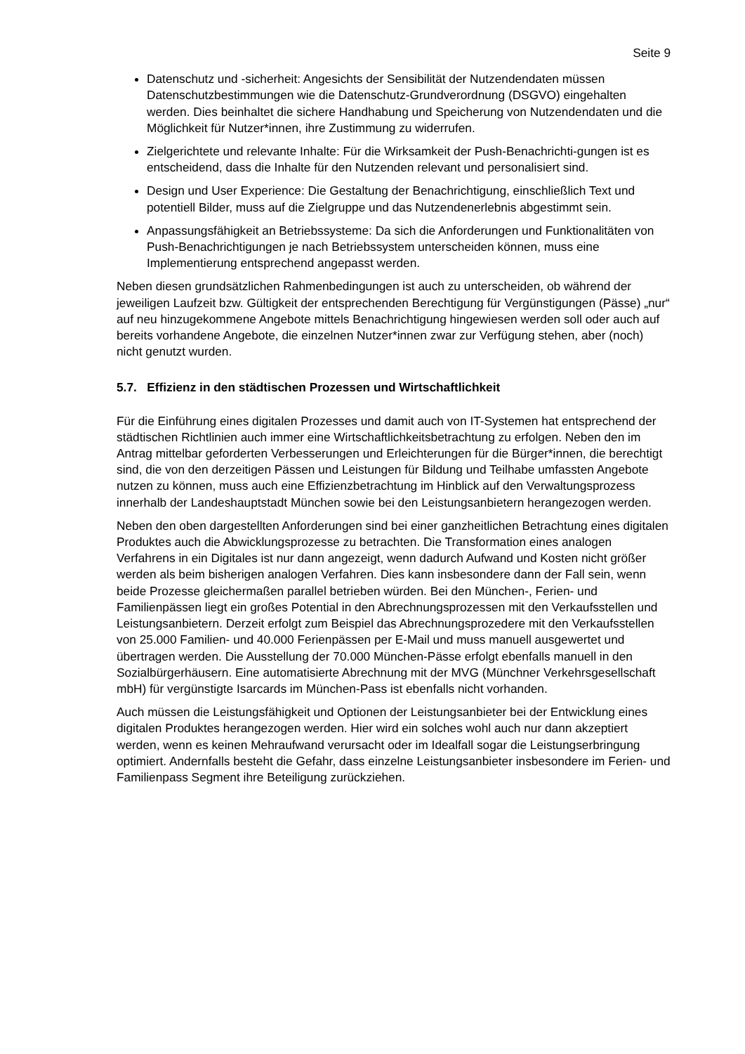Seite 9
Datenschutz und -sicherheit: Angesichts der Sensibilität der Nutzendendaten müssen Datenschutzbestimmungen wie die Datenschutz-Grundverordnung (DSGVO) eingehalten werden. Dies beinhaltet die sichere Handhabung und Speicherung von Nutzendendaten und die Möglichkeit für Nutzer*innen, ihre Zustimmung zu widerrufen.
Zielgerichtete und relevante Inhalte: Für die Wirksamkeit der Push-Benachrichti-gungen ist es entscheidend, dass die Inhalte für den Nutzenden relevant und personalisiert sind.
Design und User Experience: Die Gestaltung der Benachrichtigung, einschließlich Text und potentiell Bilder, muss auf die Zielgruppe und das Nutzendenerlebnis abgestimmt sein.
Anpassungsfähigkeit an Betriebssysteme: Da sich die Anforderungen und Funktionalitäten von Push-Benachrichtigungen je nach Betriebssystem unterscheiden können, muss eine Implementierung entsprechend angepasst werden.
Neben diesen grundsätzlichen Rahmenbedingungen ist auch zu unterscheiden, ob während der jeweiligen Laufzeit bzw. Gültigkeit der entsprechenden Berechtigung für Vergünstigungen (Pässe) „nur“ auf neu hinzugekommene Angebote mittels Benachrichtigung hingewiesen werden soll oder auch auf bereits vorhandene Angebote, die einzelnen Nutzer*innen zwar zur Verfügung stehen, aber (noch) nicht genutzt wurden.
5.7. Effizienz in den städtischen Prozessen und Wirtschaftlichkeit
Für die Einführung eines digitalen Prozesses und damit auch von IT-Systemen hat entsprechend der städtischen Richtlinien auch immer eine Wirtschaftlichkeitsbetrachtung zu erfolgen. Neben den im Antrag mittelbar geforderten Verbesserungen und Erleichterungen für die Bürger*innen, die berechtigt sind, die von den derzeitigen Pässen und Leistungen für Bildung und Teilhabe umfassten Angebote nutzen zu können, muss auch eine Effizienzbetrachtung im Hinblick auf den Verwaltungsprozess innerhalb der Landeshauptstadt München sowie bei den Leistungsanbietern herangezogen werden.
Neben den oben dargestellten Anforderungen sind bei einer ganzheitlichen Betrachtung eines digitalen Produktes auch die Abwicklungsprozesse zu betrachten. Die Transformation eines analogen Verfahrens in ein Digitales ist nur dann angezeigt, wenn dadurch Aufwand und Kosten nicht größer werden als beim bisherigen analogen Verfahren. Dies kann insbesondere dann der Fall sein, wenn beide Prozesse gleichermaßen parallel betrieben würden. Bei den München-, Ferien- und Familienpässen liegt ein großes Potential in den Abrechnungsprozessen mit den Verkaufsstellen und Leistungsanbietern. Derzeit erfolgt zum Beispiel das Abrechnungsprozedere mit den Verkaufsstellen von 25.000 Familien- und 40.000 Ferienpässen per E-Mail und muss manuell ausgewertet und übertragen werden. Die Ausstellung der 70.000 München-Pässe erfolgt ebenfalls manuell in den Sozialbürgerhäusern. Eine automatisierte Abrechnung mit der MVG (Münchner Verkehrsgesellschaft mbH) für vergünstigte Isarcards im München-Pass ist ebenfalls nicht vorhanden.
Auch müssen die Leistungsfähigkeit und Optionen der Leistungsanbieter bei der Entwicklung eines digitalen Produktes herangezogen werden. Hier wird ein solches wohl auch nur dann akzeptiert werden, wenn es keinen Mehraufwand verursacht oder im Idealfall sogar die Leistungserbringung optimiert. Andernfalls besteht die Gefahr, dass einzelne Leistungsanbieter insbesondere im Ferien- und Familienpass Segment ihre Beteiligung zurückziehen.